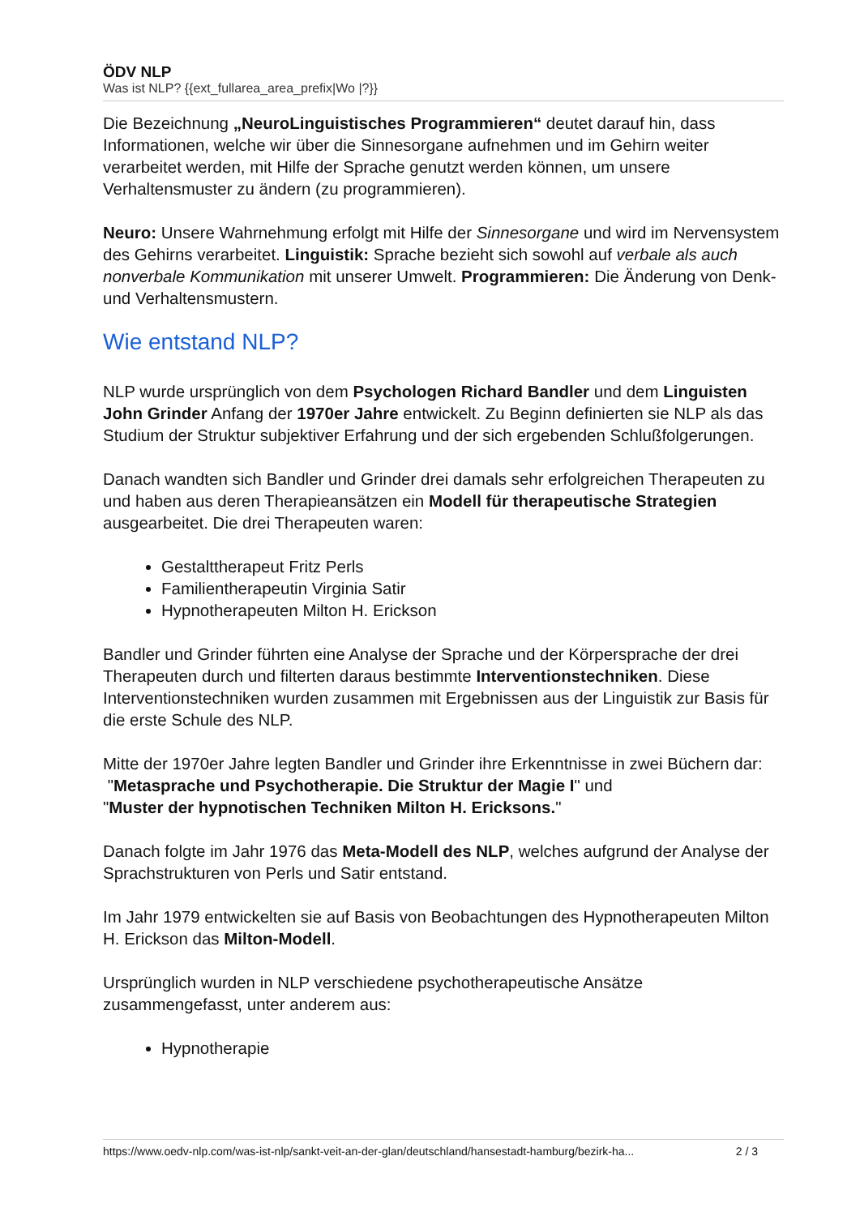ÖDV NLP
Was ist NLP? {{ext_fullarea_area_prefix|Wo |?}}
Die Bezeichnung „NeuroLinguistisches Programmieren“ deutet darauf hin, dass Informationen, welche wir über die Sinnesorgane aufnehmen und im Gehirn weiter verarbeitet werden, mit Hilfe der Sprache genutzt werden können, um unsere Verhaltensmuster zu ändern (zu programmieren).
Neuro: Unsere Wahrnehmung erfolgt mit Hilfe der Sinnesorgane und wird im Nervensystem des Gehirns verarbeitet. Linguistik: Sprache bezieht sich sowohl auf verbale als auch nonverbale Kommunikation mit unserer Umwelt. Programmieren: Die Änderung von Denk- und Verhaltensmustern.
Wie entstand NLP?
NLP wurde ursprünglich von dem Psychologen Richard Bandler und dem Linguisten John Grinder Anfang der 1970er Jahre entwickelt. Zu Beginn definierten sie NLP als das Studium der Struktur subjektiver Erfahrung und der sich ergebenden Schlußfolgerungen.
Danach wandten sich Bandler und Grinder drei damals sehr erfolgreichen Therapeuten zu und haben aus deren Therapieansätzen ein Modell für therapeutische Strategien ausgearbeitet. Die drei Therapeuten waren:
Gestalttherapeut Fritz Perls
Familientherapeutin Virginia Satir
Hypnotherapeuten Milton H. Erickson
Bandler und Grinder führten eine Analyse der Sprache und der Körpersprache der drei Therapeuten durch und filterten daraus bestimmte Interventionstechniken. Diese Interventionstechniken wurden zusammen mit Ergebnissen aus der Linguistik zur Basis für die erste Schule des NLP.
Mitte der 1970er Jahre legten Bandler und Grinder ihre Erkenntnisse in zwei Büchern dar:
"Metasprache und Psychotherapie. Die Struktur der Magie I" und
"Muster der hypnotischen Techniken Milton H. Ericksons."
Danach folgte im Jahr 1976 das Meta-Modell des NLP, welches aufgrund der Analyse der Sprachstrukturen von Perls und Satir entstand.
Im Jahr 1979 entwickelten sie auf Basis von Beobachtungen des Hypnotherapeuten Milton H. Erickson das Milton-Modell.
Ursprünglich wurden in NLP verschiedene psychotherapeutische Ansätze zusammengefasst, unter anderem aus:
Hypnotherapie
https://www.oedv-nlp.com/was-ist-nlp/sankt-veit-an-der-glan/deutschland/hansestadt-hamburg/bezirk-ha... 2 / 3